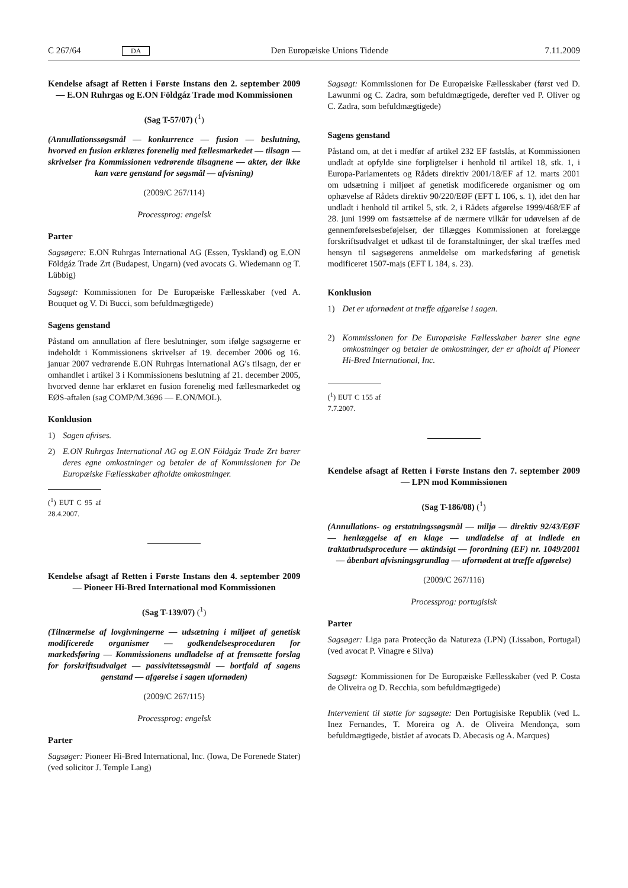C 267/64 DA Den Europæiske Unions Tidende 7.11.2009
Kendelse afsagt af Retten i Første Instans den 2. september 2009 — E.ON Ruhrgas og E.ON Földgáz Trade mod Kommissionen
(Sag T-57/07) (<sup>1</sup>)
(Annullationssøgsmål — konkurrence — fusion — beslutning, hvorved en fusion erklæres forenelig med fællesmarkedet — tilsagn — skrivelser fra Kommissionen vedrørende tilsagnene — akter, der ikke kan være genstand for søgsmål — afvisning)
(2009/C 267/114)
Processprog: engelsk
Parter
Sagsøgere: E.ON Ruhrgas International AG (Essen, Tyskland) og E.ON Földgáz Trade Zrt (Budapest, Ungarn) (ved avocats G. Wiedemann og T. Lübbig)
Sagsøgt: Kommissionen for De Europæiske Fællesskaber (ved A. Bouquet og V. Di Bucci, som befuldmægtigede)
Sagens genstand
Påstand om annullation af flere beslutninger, som ifølge sagsøgerne er indeholdt i Kommissionens skrivelser af 19. december 2006 og 16. januar 2007 vedrørende E.ON Ruhrgas International AG's tilsagn, der er omhandlet i artikel 3 i Kommissionens beslutning af 21. december 2005, hvorved denne har erklæret en fusion forenelig med fællesmarkedet og EØS-aftalen (sag COMP/M.3696 — E.ON/MOL).
Konklusion
1) Sagen afvises.
2) E.ON Ruhrgas International AG og E.ON Földgáz Trade Zrt bærer deres egne omkostninger og betaler de af Kommissionen for De Europæiske Fællesskaber afholdte omkostninger.
(<sup>1</sup>) EUT C 95 af 28.4.2007.
Kendelse afsagt af Retten i Første Instans den 4. september 2009 — Pioneer Hi-Bred International mod Kommissionen
(Sag T-139/07) (<sup>1</sup>)
(Tilnærmelse af lovgivningerne — udsætning i miljøet af genetisk modificerede organismer — godkendelsesproceduren for markedsføring — Kommissionens undladelse af at fremsætte forslag for forskriftsudvalget — passivitetssøgsmål — bortfald af sagens genstand — afgørelse i sagen ufornøden)
(2009/C 267/115)
Processprog: engelsk
Parter
Sagsøger: Pioneer Hi-Bred International, Inc. (Iowa, De Forenede Stater) (ved solicitor J. Temple Lang)
Sagsøgt: Kommissionen for De Europæiske Fællesskaber (først ved D. Lawunmi og C. Zadra, som befuldmægtigede, derefter ved P. Oliver og C. Zadra, som befuldmægtigede)
Sagens genstand
Påstand om, at det i medfør af artikel 232 EF fastslås, at Kommissionen undladt at opfylde sine forpligtelser i henhold til artikel 18, stk. 1, i Europa-Parlamentets og Rådets direktiv 2001/18/EF af 12. marts 2001 om udsætning i miljøet af genetisk modificerede organismer og om ophævelse af Rådets direktiv 90/220/EØF (EFT L 106, s. 1), idet den har undladt i henhold til artikel 5, stk. 2, i Rådets afgørelse 1999/468/EF af 28. juni 1999 om fastsættelse af de nærmere vilkår for udøvelsen af de gennemførelsesbeføjelser, der tillægges Kommissionen at forelægge forskriftsudvalget et udkast til de foranstaltninger, der skal træffes med hensyn til sagsøgerens anmeldelse om markedsføring af genetisk modificeret 1507-majs (EFT L 184, s. 23).
Konklusion
1) Det er ufornødent at træffe afgørelse i sagen.
2) Kommissionen for De Europæiske Fællesskaber bærer sine egne omkostninger og betaler de omkostninger, der er afholdt af Pioneer Hi-Bred International, Inc.
(<sup>1</sup>) EUT C 155 af 7.7.2007.
Kendelse afsagt af Retten i Første Instans den 7. september 2009 — LPN mod Kommissionen
(Sag T-186/08) (<sup>1</sup>)
(Annullations- og erstatningssøgsmål — miljø — direktiv 92/43/EØF — henlæggelse af en klage — undladelse af at indlede en traktatbrudsprocedure — aktindsigt — forordning (EF) nr. 1049/2001 — åbenbart afvisningsgrundlag — ufornødent at træffe afgørelse)
(2009/C 267/116)
Processprog: portugisisk
Parter
Sagsøger: Liga para Protecção da Natureza (LPN) (Lissabon, Portugal) (ved avocat P. Vinagre e Silva)
Sagsøgt: Kommissionen for De Europæiske Fællesskaber (ved P. Costa de Oliveira og D. Recchia, som befuldmægtigede)
Intervenient til støtte for sagsøgte: Den Portugisiske Republik (ved L. Inez Fernandes, T. Moreira og A. de Oliveira Mendonça, som befuldmægtigede, bistået af avocats D. Abecasis og A. Marques)